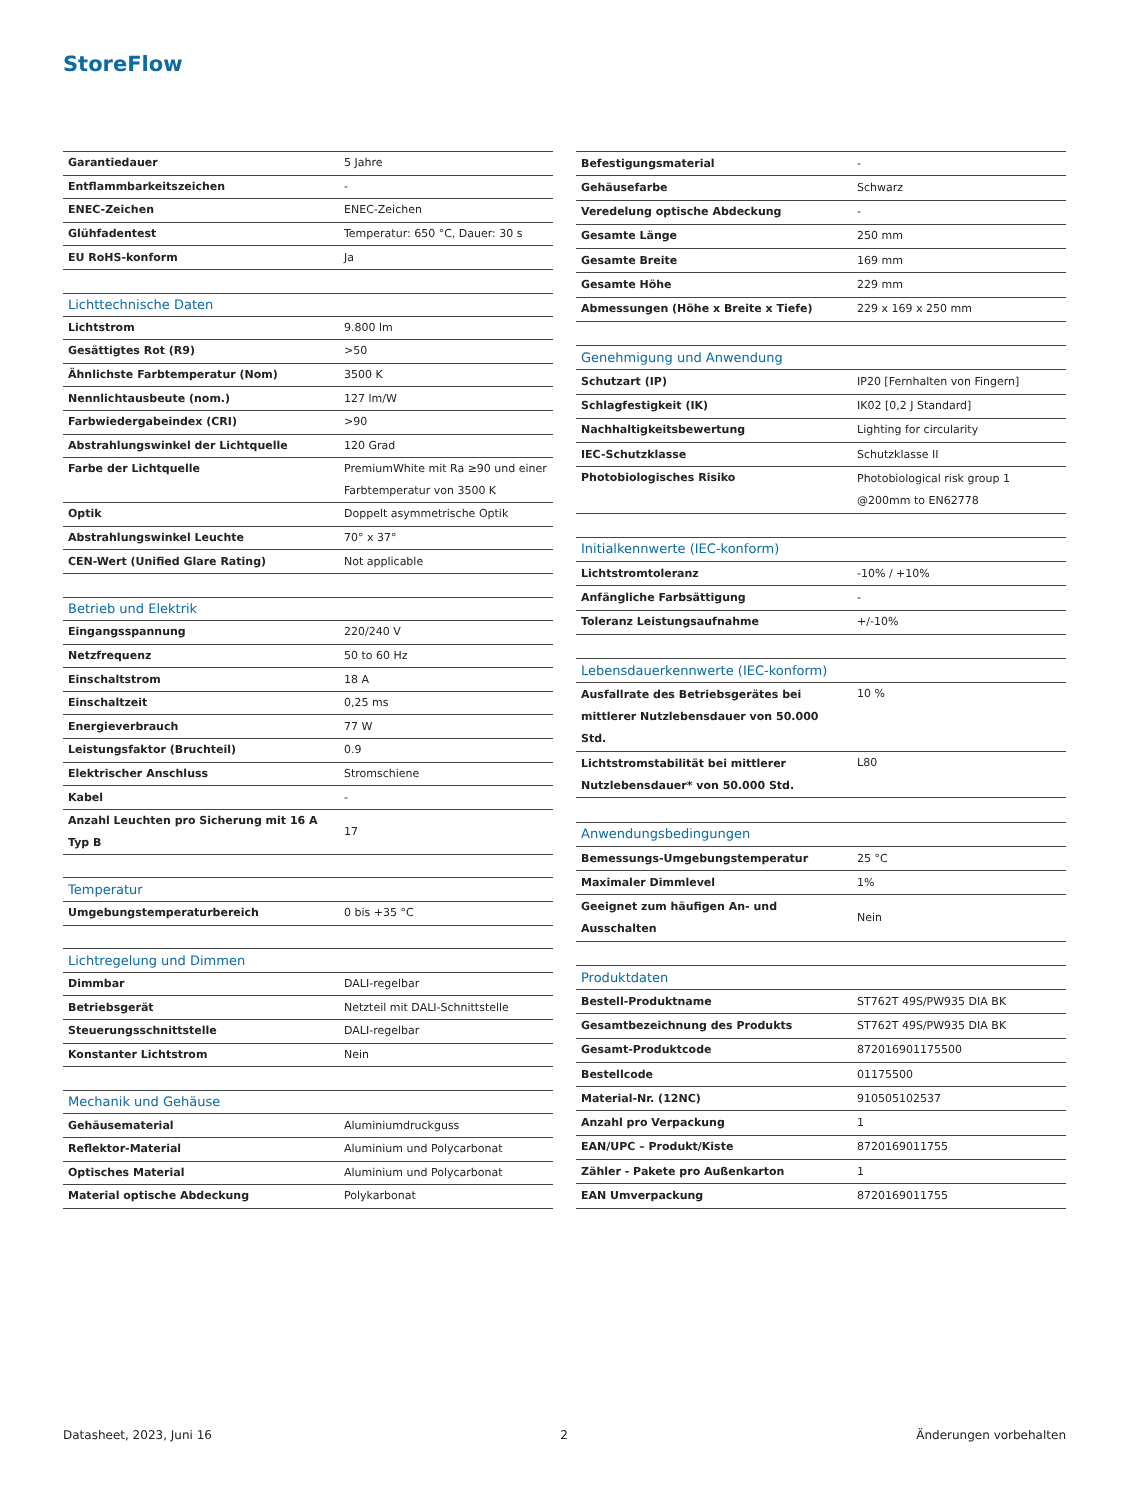StoreFlow
| Garantiedauer | 5 Jahre |
| Entflammbarkeitszeichen | - |
| ENEC-Zeichen | ENEC-Zeichen |
| Glühfadentest | Temperatur: 650 °C, Dauer: 30 s |
| EU RoHS-konform | Ja |
| Lichttechnische Daten | |
| Lichtstrom | 9.800 lm |
| Gesättigtes Rot (R9) | >50 |
| Ähnlichste Farbtemperatur (Nom) | 3500 K |
| Nennlichtausbeute (nom.) | 127 lm/W |
| Farbwiedergabeindex (CRI) | >90 |
| Abstrahlungswinkel der Lichtquelle | 120 Grad |
| Farbe der Lichtquelle | PremiumWhite mit Ra ≥90 und einer Farbtemperatur von 3500 K |
| Optik | Doppelt asymmetrische Optik |
| Abstrahlungswinkel Leuchte | 70° x 37° |
| CEN-Wert (Unified Glare Rating) | Not applicable |
| Betrieb und Elektrik | |
| Eingangsspannung | 220/240 V |
| Netzfrequenz | 50 to 60 Hz |
| Einschaltstrom | 18 A |
| Einschaltzeit | 0,25 ms |
| Energieverbrauch | 77 W |
| Leistungsfaktor (Bruchteil) | 0.9 |
| Elektrischer Anschluss | Stromschiene |
| Kabel | - |
| Anzahl Leuchten pro Sicherung mit 16 A Typ B | 17 |
| Temperatur | |
| Umgebungstemperaturbereich | 0 bis +35 °C |
| Lichtregelung und Dimmen | |
| Dimmbar | DALI-regelbar |
| Betriebsgerät | Netzteil mit DALI-Schnittstelle |
| Steuerungsschnittstelle | DALI-regelbar |
| Konstanter Lichtstrom | Nein |
| Mechanik und Gehäuse | |
| Gehäusematerial | Aluminiumdruckguss |
| Reflektor-Material | Aluminium und Polycarbonat |
| Optisches Material | Aluminium und Polycarbonat |
| Material optische Abdeckung | Polykarbonat |
| Befestigungsmaterial | - |
| Gehäusefarbe | Schwarz |
| Veredelung optische Abdeckung | - |
| Gesamte Länge | 250 mm |
| Gesamte Breite | 169 mm |
| Gesamte Höhe | 229 mm |
| Abmessungen (Höhe x Breite x Tiefe) | 229 x 169 x 250 mm |
| Genehmigung und Anwendung | |
| Schutzart (IP) | IP20 [Fernhalten von Fingern] |
| Schlagfestigkeit (IK) | IK02 [0,2 J Standard] |
| Nachhaltigkeitsbewertung | Lighting for circularity |
| IEC-Schutzklasse | Schutzklasse II |
| Photobiologisches Risiko | Photobiological risk group 1 @200mm to EN62778 |
| Initialkennwerte (IEC-konform) | |
| Lichtstromtoleranz | -10% / +10% |
| Anfängliche Farbsättigung | - |
| Toleranz Leistungsaufnahme | +/-10% |
| Lebensdauerkennwerte (IEC-konform) | |
| Ausfallrate des Betriebsgerätes bei mittlerer Nutzlebensdauer von 50.000 Std. | 10 % |
| Lichtstromstabilität bei mittlerer Nutzlebensdauer* von 50.000 Std. | L80 |
| Anwendungsbedingungen | |
| Bemessungs-Umgebungstemperatur | 25 °C |
| Maximaler Dimmlevel | 1% |
| Geeignet zum häufigen An- und Ausschalten | Nein |
| Produktdaten | |
| Bestell-Produktname | ST762T 49S/PW935 DIA BK |
| Gesamtbezeichnung des Produkts | ST762T 49S/PW935 DIA BK |
| Gesamt-Produktcode | 872016901175500 |
| Bestellcode | 01175500 |
| Material-Nr. (12NC) | 910505102537 |
| Anzahl pro Verpackung | 1 |
| EAN/UPC – Produkt/Kiste | 8720169011755 |
| Zähler - Pakete pro Außenkarton | 1 |
| EAN Umverpackung | 8720169011755 |
Datasheet, 2023, Juni 16 2 Änderungen vorbehalten